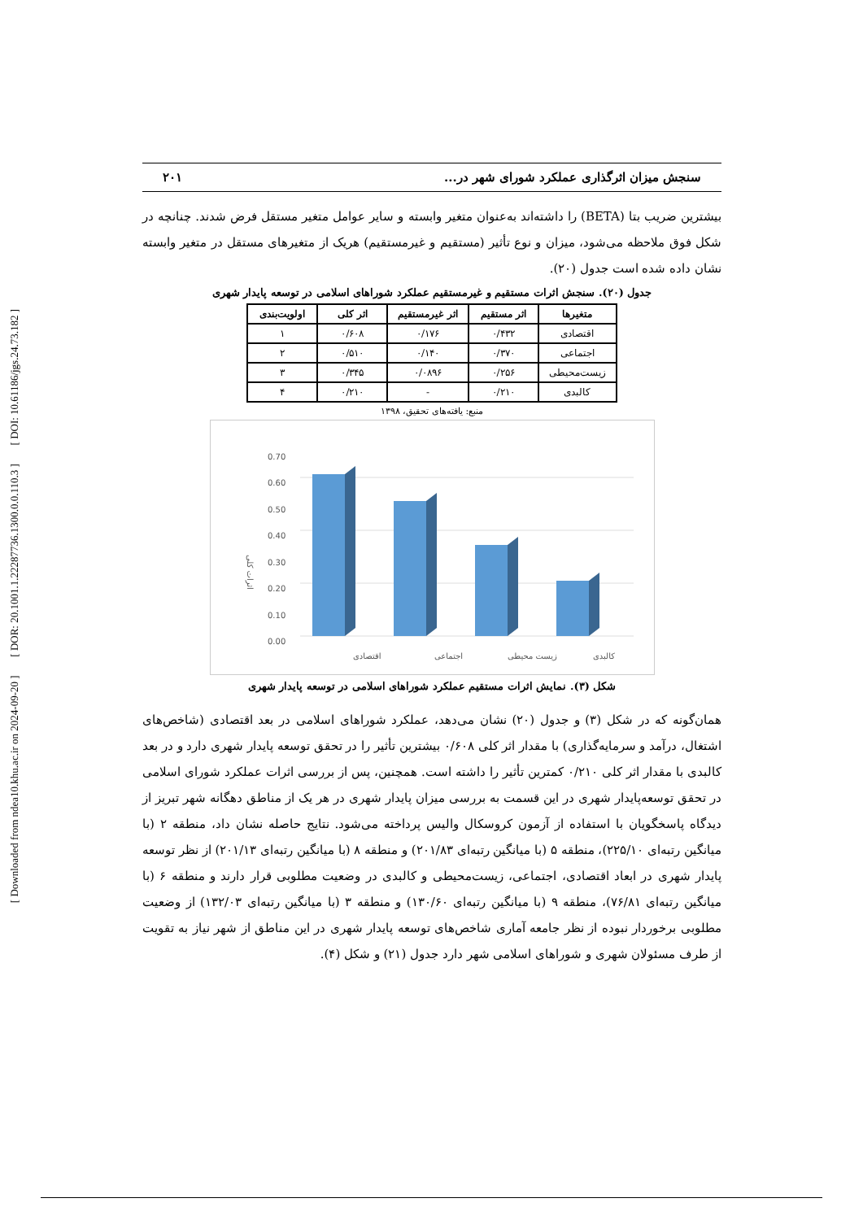[ Downloaded from ndea10.khu.ac.ir on 2024-09-20 ] [ DOR: 20.1001.1.22287736.1300.0.0.110.3 ] [ DOI: 10.61186/jgs.24.73.182 ]
سنجش میزان اثرگذاری عملکرد شورای شهر در... ۲۰۱
بیشترین ضریب بتا (BETA) را داشته‌اند به‌عنوان متغیر وابسته و سایر عوامل متغیر مستقل فرض شدند. چنانچه در شکل فوق ملاحظه می‌شود، میزان و نوع تأثیر (مستقیم و غیرمستقیم) هریک از متغیرهای مستقل در متغیر وابسته نشان داده شده است جدول (۲۰).
جدول (۲۰). سنجش اثرات مستقیم و غیرمستقیم عملکرد شوراهای اسلامی در توسعه پایدار شهری
| متغیرها | اثر مستقیم | اثر غیرمستقیم | اثر کلی | اولویت‌بندی |
| --- | --- | --- | --- | --- |
| اقتصادی | ۰/۴۳۲ | ۰/۱۷۶ | ۰/۶۰۸ | ۱ |
| اجتماعی | ۰/۳۷۰ | ۰/۱۴۰ | ۰/۵۱۰ | ۲ |
| زیست‌محیطی | ۰/۲۵۶ | ۰/۰۸۹۶ | ۰/۳۴۵ | ۳ |
| کالبدی | ۰/۲۱۰ | - | ۰/۲۱۰ | ۴ |
منبع: یافته‌های تحقیق، ۱۳۹۸
0.00
0.10
0.20
0.30
0.40
0.50
0.60
0.70
اثرات کلی
اقتصادی
اجتماعی
زیست محیطی
کالبدی
شکل (۳). نمایش اثرات مستقیم عملکرد شوراهای اسلامی در توسعه پایدار شهری
همان‌گونه که در شکل (۳) و جدول (۲۰) نشان می‌دهد، عملکرد شوراهای اسلامی در بعد اقتصادی (شاخص‌های اشتغال، درآمد و سرمایه‌گذاری) با مقدار اثر کلی ۰/۶۰۸ بیشترین تأثیر را در تحقق توسعه پایدار شهری دارد و در بعد کالبدی با مقدار اثر کلی ۰/۲۱۰ کمترین تأثیر را داشته است. همچنین، پس از بررسی اثرات عملکرد شورای اسلامی در تحقق توسعه‌پایدار شهری در این قسمت به بررسی میزان پایدار شهری در هر یک از مناطق دهگانه شهر تبریز از دیدگاه پاسخگویان با استفاده از آزمون کروسکال والیس پرداخته می‌شود. نتایج حاصله نشان داد، منطقه ۲ (با میانگین رتبه‌ای ۲۲۵/۱۰)، منطقه ۵ (با میانگین رتبه‌ای ۲۰۱/۸۳) و منطقه ۸ (با میانگین رتبه‌ای ۲۰۱/۱۳) از نظر توسعه پایدار شهری در ابعاد اقتصادی، اجتماعی، زیست‌محیطی و کالبدی در وضعیت مطلوبی قرار دارند و منطقه ۶ (با میانگین رتبه‌ای ۷۶/۸۱)، منطقه ۹ (با میانگین رتبه‌ای ۱۳۰/۶۰) و منطقه ۳ (با میانگین رتبه‌ای ۱۳۲/۰۳) از وضعیت مطلوبی برخوردار نبوده از نظر جامعه آماری شاخص‌های توسعه پایدار شهری در این مناطق از شهر نیاز به تقویت از طرف مسئولان شهری و شوراهای اسلامی شهر دارد جدول (۲۱) و شکل (۴).